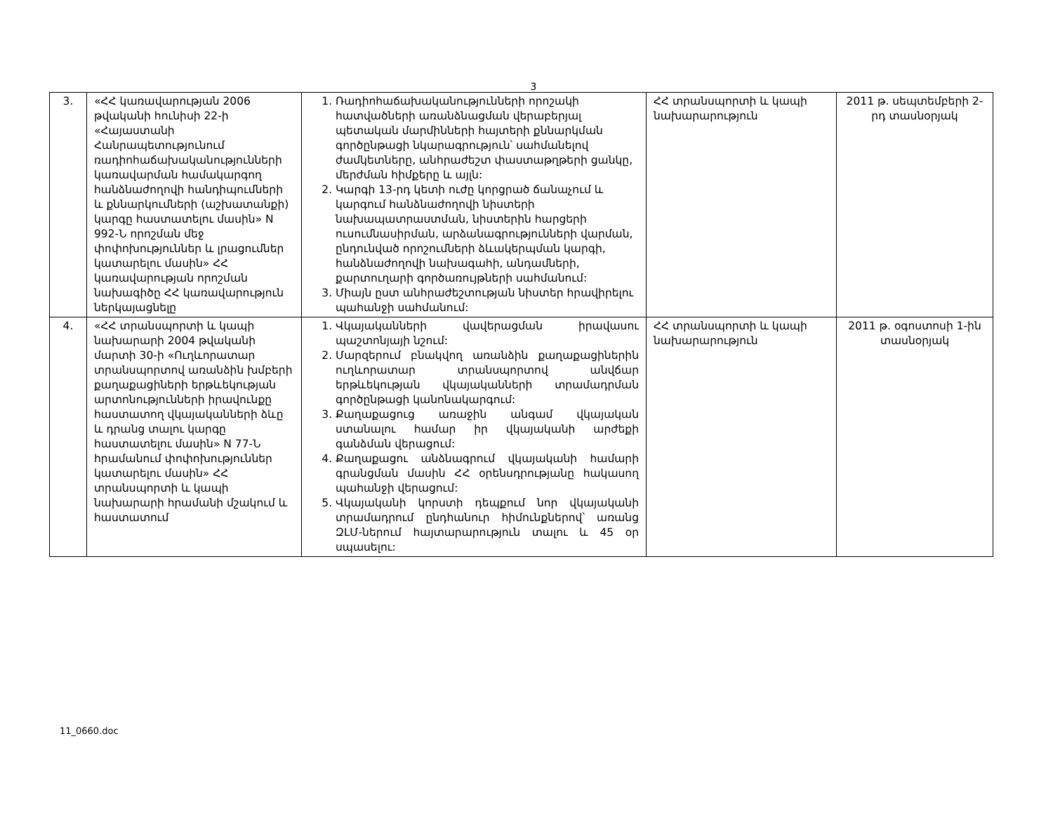3
| 3. | «ՀՀ կառավարության 2006 թվականի հունիսի 22-ի «Հայաստանի Հանրապետությունում ռադիոհաճախականություն­ների կառավարման համա­կարգող հանձնաժողովի հանդիպումների և քննարկում­ների (աշխատանքի) կարգը հաստատելու մասին» N 992-Ն որոշման մեջ փոփոխություն­ներ և լրացումներ կատարելու մասին» ՀՀ կառավարության որոշման նախագիծը ՀՀ կառավարություն ներկայացնելը | 1. Ռադիոհաճախականությունների որոշակի հատվածների առանձնացման վերաբերյալ պետական մարմինների հայտերի քննարկման գործընթացի նկարագրություն՝ սահմանելով ժամկետները, անհրաժեշտ փաստաթղթերի ցանկը, մերժման հիմքերը և այլն: 2. Կարգի 13-րդ կետի ուժը կորցրած ճանաչում և կարգում հանձնաժողովի նիստերի նախապատրաստման, նիստերին հարցերի ուսումնասիրման, արձանագրությունների վարման, ընդունված որոշումների ձևակերպման կարգի, հանձնաժողովի նախագահի, անդամների, քարտուղարի գործառույթների սահմանում: 3. Միայն ըստ անհրաժեշտության նիստեր հրավիրելու պահանջի սահմանում: | ՀՀ տրանսպորտի և կապի նախարարություն | 2011 թ. սեպտեմբերի 2-րդ տասնօրյակ |
| 4. | «ՀՀ տրանսպորտի և կապի նախարարի 2004 թվականի մարտի 30-ի «Ուղևորատար տրանսպորտով առանձին խմբերի քաղաքացիների երթևեկության արտոնություն­ների իրավունքը հաստատող վկայականների ձևը և դրանց տալու կարգը հաստատելու մասին» N 77-Ն հրամանում փոփոխություններ կատարելու մասին» ՀՀ տրանսպորտի և կապի նախարարի հրամանի մշակում և հաստատում | 1. Վկայականների վավերացման իրավասու պաշտոնյայի նշում: 2. Մարզերում բնակվող առանձին քաղաքացիներին ուղևորատար տրանսպորտով անվճար երթևեկության վկայականների տրամադրման գործընթացի կանոնակարգում: 3. Քաղաքացուց առաջին անգամ վկայական ստանալու համար իր վկայականի արժեքի գանձման վերացում: 4. Քաղաքացու անձնագրում վկայականի համարի գրանցման մասին ՀՀ օրենսդրությանը հակասող պահանջի վերացում: 5. Վկայականի կորստի դեպքում նոր վկայականի տրամադրում ընդհանուր հիմունքներով՝ առանց ԶԼՄ-ներում հայտարարություն տալու և 45 օր սպասելու: | ՀՀ տրանսպորտի և կապի նախարարություն | 2011 թ. օգոստոսի 1-ին տասնօրյակ |
11_0660.doc